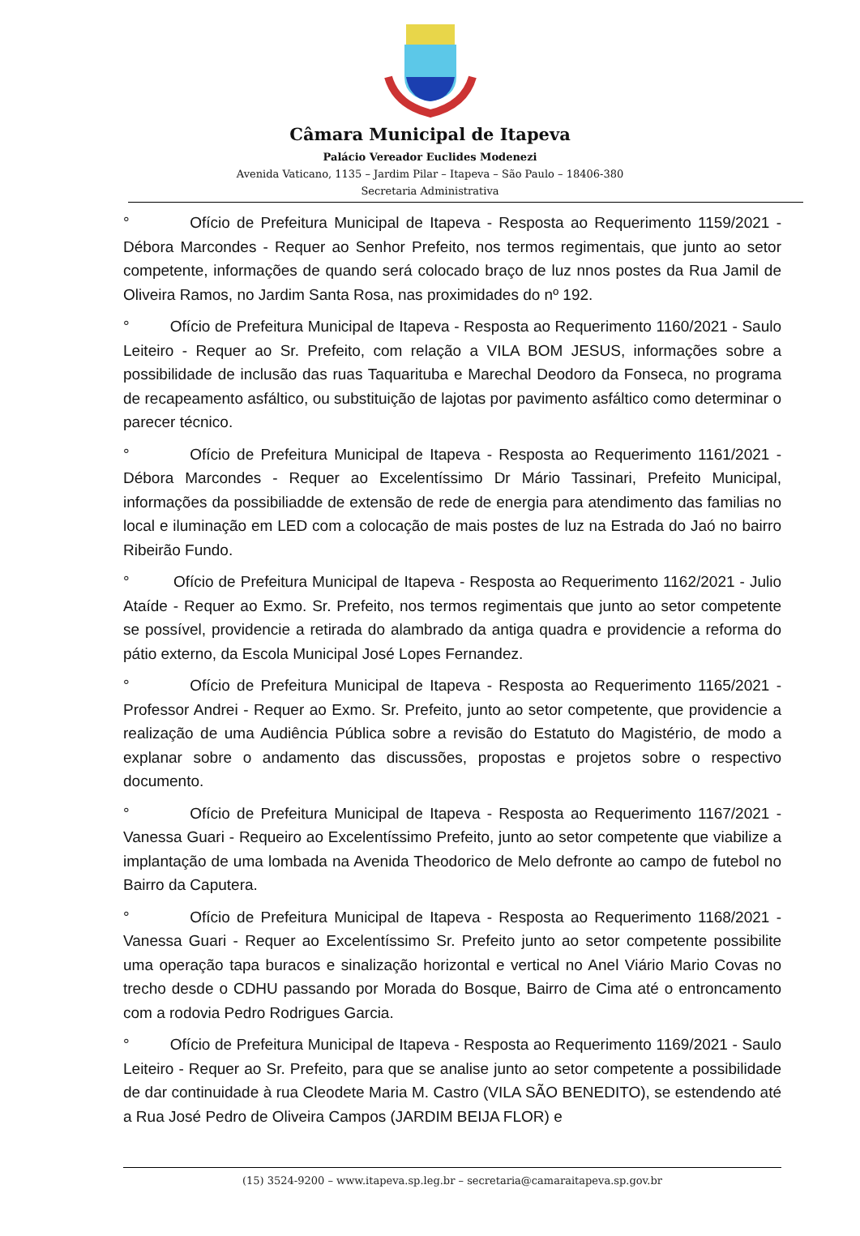Câmara Municipal de Itapeva
Palácio Vereador Euclides Modenezi
Avenida Vaticano, 1135 – Jardim Pilar – Itapeva – São Paulo – 18406-380
Secretaria Administrativa
° Ofício de Prefeitura Municipal de Itapeva - Resposta ao Requerimento 1159/2021 - Débora Marcondes - Requer ao Senhor Prefeito, nos termos regimentais, que junto ao setor competente, informações de quando será colocado braço de luz nnos postes da Rua Jamil de Oliveira Ramos, no Jardim Santa Rosa, nas proximidades do nº 192.
° Ofício de Prefeitura Municipal de Itapeva - Resposta ao Requerimento 1160/2021 - Saulo Leiteiro - Requer ao Sr. Prefeito, com relação a VILA BOM JESUS, informações sobre a possibilidade de inclusão das ruas Taquarituba e Marechal Deodoro da Fonseca, no programa de recapeamento asfáltico, ou substituição de lajotas por pavimento asfáltico como determinar o parecer técnico.
° Ofício de Prefeitura Municipal de Itapeva - Resposta ao Requerimento 1161/2021 - Débora Marcondes - Requer ao Excelentíssimo Dr Mário Tassinari, Prefeito Municipal, informações da possibiliadde de extensão de rede de energia para atendimento das familias no local e iluminação em LED com a colocação de mais postes de luz na Estrada do Jaó no bairro Ribeirão Fundo.
° Ofício de Prefeitura Municipal de Itapeva - Resposta ao Requerimento 1162/2021 - Julio Ataíde - Requer ao Exmo. Sr. Prefeito, nos termos regimentais que junto ao setor competente se possível, providencie a retirada do alambrado da antiga quadra e providencie a reforma do pátio externo, da Escola Municipal José Lopes Fernandez.
° Ofício de Prefeitura Municipal de Itapeva - Resposta ao Requerimento 1165/2021 - Professor Andrei - Requer ao Exmo. Sr. Prefeito, junto ao setor competente, que providencie a realização de uma Audiência Pública sobre a revisão do Estatuto do Magistério, de modo a explanar sobre o andamento das discussões, propostas e projetos sobre o respectivo documento.
° Ofício de Prefeitura Municipal de Itapeva - Resposta ao Requerimento 1167/2021 - Vanessa Guari - Requeiro ao Excelentíssimo Prefeito, junto ao setor competente que viabilize a implantação de uma lombada na Avenida Theodorico de Melo defronte ao campo de futebol no Bairro da Caputera.
° Ofício de Prefeitura Municipal de Itapeva - Resposta ao Requerimento 1168/2021 - Vanessa Guari - Requer ao Excelentíssimo Sr. Prefeito junto ao setor competente possibilite uma operação tapa buracos e sinalização horizontal e vertical no Anel Viário Mario Covas no trecho desde o CDHU passando por Morada do Bosque, Bairro de Cima até o entroncamento com a rodovia Pedro Rodrigues Garcia.
° Ofício de Prefeitura Municipal de Itapeva - Resposta ao Requerimento 1169/2021 - Saulo Leiteiro - Requer ao Sr. Prefeito, para que se analise junto ao setor competente a possibilidade de dar continuidade à rua Cleodete Maria M. Castro (VILA SÃO BENEDITO), se estendendo até a Rua José Pedro de Oliveira Campos (JARDIM BEIJA FLOR) e
(15) 3524-9200 – www.itapeva.sp.leg.br – secretaria@camaraitapeva.sp.gov.br